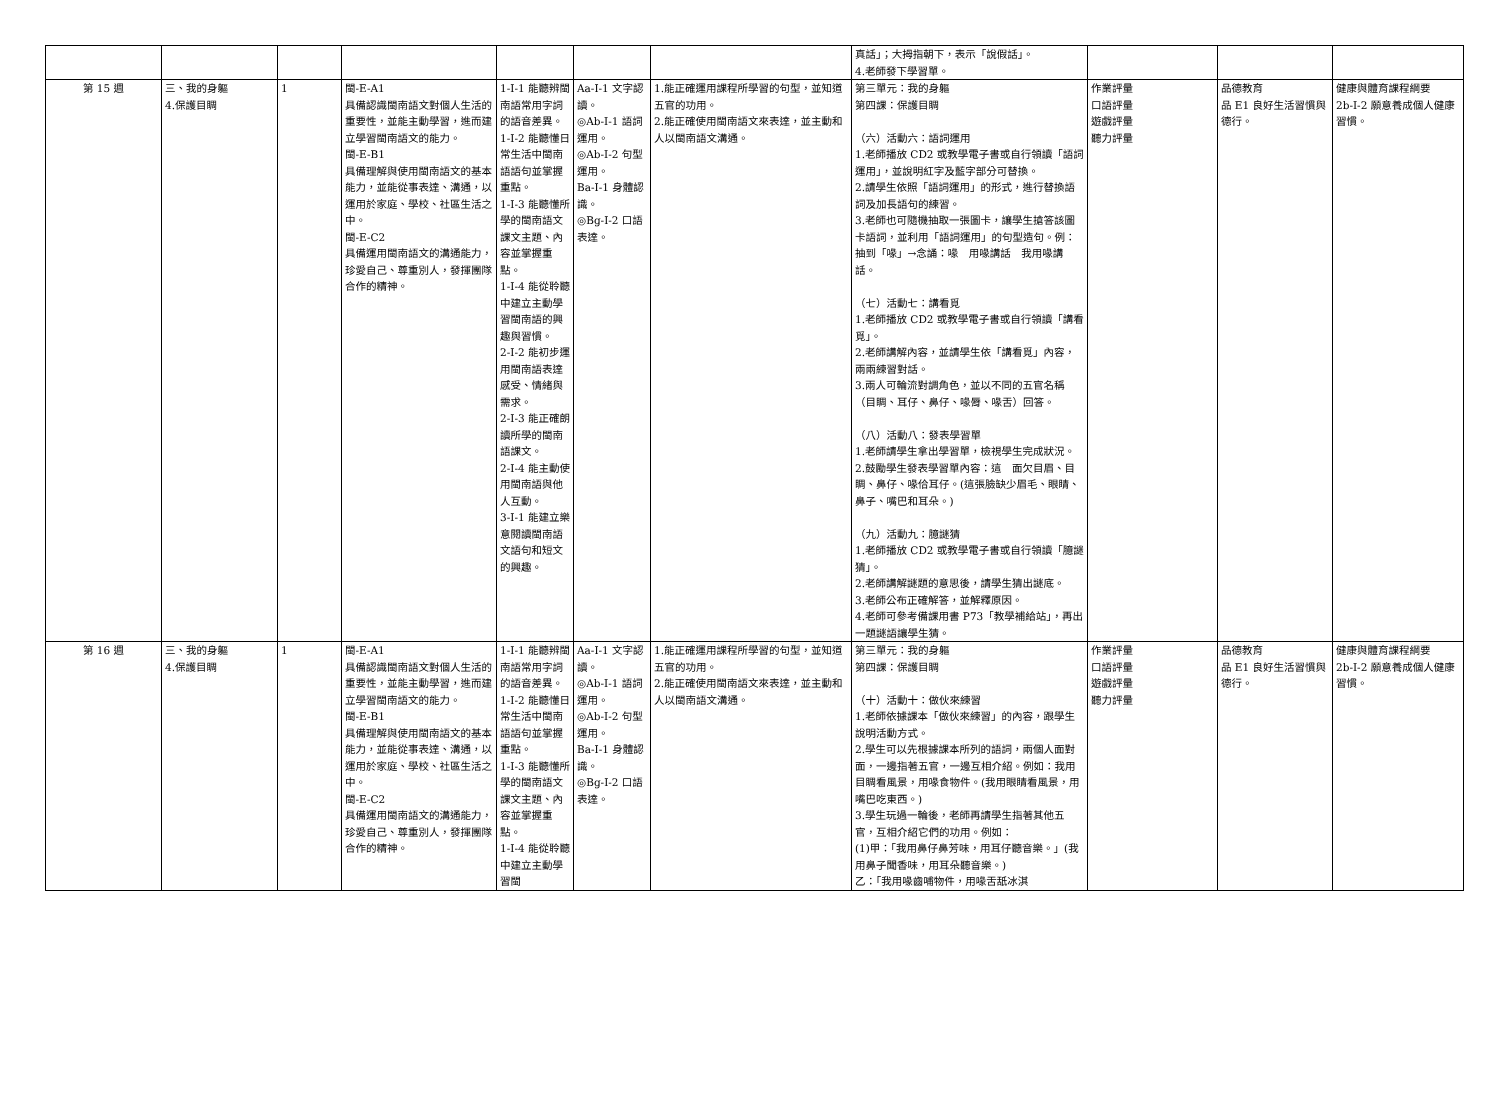| | | | | | | | 真話」；大拇指朝下，表示「說假話」。 4.老師發下學習單。 | | | |
| 第 15 週 | 三、我的身軀 4.保護目睭 | 1 | 閩-E-A1 具備認識閩南語文對個人生活的重要性，並能主動學習，進而建立學習閩南語文的能力。 閩-E-B1 具備理解與使用閩南語文的基本能力，並能從事表達、溝通，以運用於家庭、學校、社區生活之中。 閩-E-C2 具備運用閩南語文的溝通能力，珍愛自己、尊重別人，發揮團隊合作的精神。 | 1-Ⅰ-1 能聽辨閩南語常用字詞的語音差異。 1-Ⅰ-2 能聽懂日常生活中閩南語語句並掌握重點。 1-Ⅰ-3 能聽懂所學的閩南語文課文主題、內容並掌握重點。 1-Ⅰ-4 能從聆聽中建立主動學習閩南語的興趣與習慣。 2-Ⅰ-2 能初步運用閩南語表達感受、情緒與需求。 2-Ⅰ-3 能正確朗讀所學的閩南語課文。 2-Ⅰ-4 能主動使用閩南語與他人互動。 3-Ⅰ-1 能建立樂意閱讀閩南語文語句和短文的興趣。 | Aa-Ⅰ-1 文字認讀。 ◎Ab-Ⅰ-1 語詞運用。 ◎Ab-Ⅰ-2 句型運用。 Ba-Ⅰ-1 身體認識。 ◎Bg-Ⅰ-2 口語表達。 | 1.能正確運用課程所學習的句型，並知道五官的功用。 2.能正確使用閩南語文來表達，並主動和人以閩南語文溝通。 | 第三單元：我的身軀 第四課：保護目睭 （六）活動六：語詞運用 1.老師播放 CD2 或教學電子書或自行領讀「語詞運用」，並說明紅字及藍字部分可替換。 2.請學生依照「語詞運用」的形式，進行替換語詞及加長語句的練習。 3.老師也可隨機抽取一張圖卡，讓學生搶答該圖卡語詞，並利用「語詞運用」的句型造句。例：抽到「喙」→念誦：喙 用喙講話 我用喙講話。 （七）活動七：講看覓 1.老師播放 CD2 或教學電子書或自行領讀「講看覓」。 2.老師講解內容，並請學生依「講看覓」內容，兩兩練習對話。 3.兩人可輪流對調角色，並以不同的五官名稱（目睭、耳仔、鼻仔、喙脣、喙舌）回答。 （八）活動八：發表學習單 1.老師請學生拿出學習單，檢視學生完成狀況。 2.鼓勵學生發表學習單內容：這 面欠目眉、目睭、鼻仔、喙佮耳仔。(這張臉缺少眉毛、眼睛、鼻子、嘴巴和耳朵。) （九）活動九：臆謎猜 1.老師播放 CD2 或教學電子書或自行領讀「臆謎猜」。 2.老師講解謎題的意思後，請學生猜出謎底。 3.老師公布正確解答，並解釋原因。 4.老師可參考備課用書 P73「教學補給站」，再出一題謎語讓學生猜。 | 作業評量 口語評量 遊戲評量 聽力評量 | 品德教育 品 E1 良好生活習慣與德行。 | 健康與體育課程綱要 2b-I-2 願意養成個人健康習慣。 |
| 第 16 週 | 三、我的身軀 4.保護目睭 | 1 | 閩-E-A1 具備認識閩南語文對個人生活的重要性，並能主動學習，進而建立學習閩南語文的能力。 閩-E-B1 具備理解與使用閩南語文的基本能力，並能從事表達、溝通，以運用於家庭、學校、社區生活之中。 閩-E-C2 具備運用閩南語文的溝通能力，珍愛自己、尊重別人，發揮團隊合作的精神。 | 1-Ⅰ-1 能聽辨閩南語常用字詞的語音差異。 1-Ⅰ-2 能聽懂日常生活中閩南語語句並掌握重點。 1-Ⅰ-3 能聽懂所學的閩南語文課文主題、內容並掌握重點。 1-Ⅰ-4 能從聆聽中建立主動學習閩 | Aa-Ⅰ-1 文字認讀。 ◎Ab-Ⅰ-1 語詞運用。 ◎Ab-Ⅰ-2 句型運用。 Ba-Ⅰ-1 身體認識。 ◎Bg-Ⅰ-2 口語表達。 | 1.能正確運用課程所學習的句型，並知道五官的功用。 2.能正確使用閩南語文來表達，並主動和人以閩南語文溝通。 | 第三單元：我的身軀 第四課：保護目睭 （十）活動十：做伙來練習 1.老師依據課本「做伙來練習」的內容，跟學生說明活動方式。 2.學生可以先根據課本所列的語詞，兩個人面對面，一邊指著五官，一邊互相介紹。例如：我用目睭看風景，用喙食物件。(我用眼睛看風景，用嘴巴吃東西。) 3.學生玩過一輪後，老師再請學生指著其他五官，互相介紹它們的功用。例如： (1)甲：「我用鼻仔鼻芳味，用耳仔聽音樂。」(我用鼻子聞香味，用耳朵聽音樂。) 乙：「我用喙齒哺物件，用喙舌舐冰淇 | 作業評量 口語評量 遊戲評量 聽力評量 | 品德教育 品 E1 良好生活習慣與德行。 | 健康與體育課程綱要 2b-I-2 願意養成個人健康習慣。 |